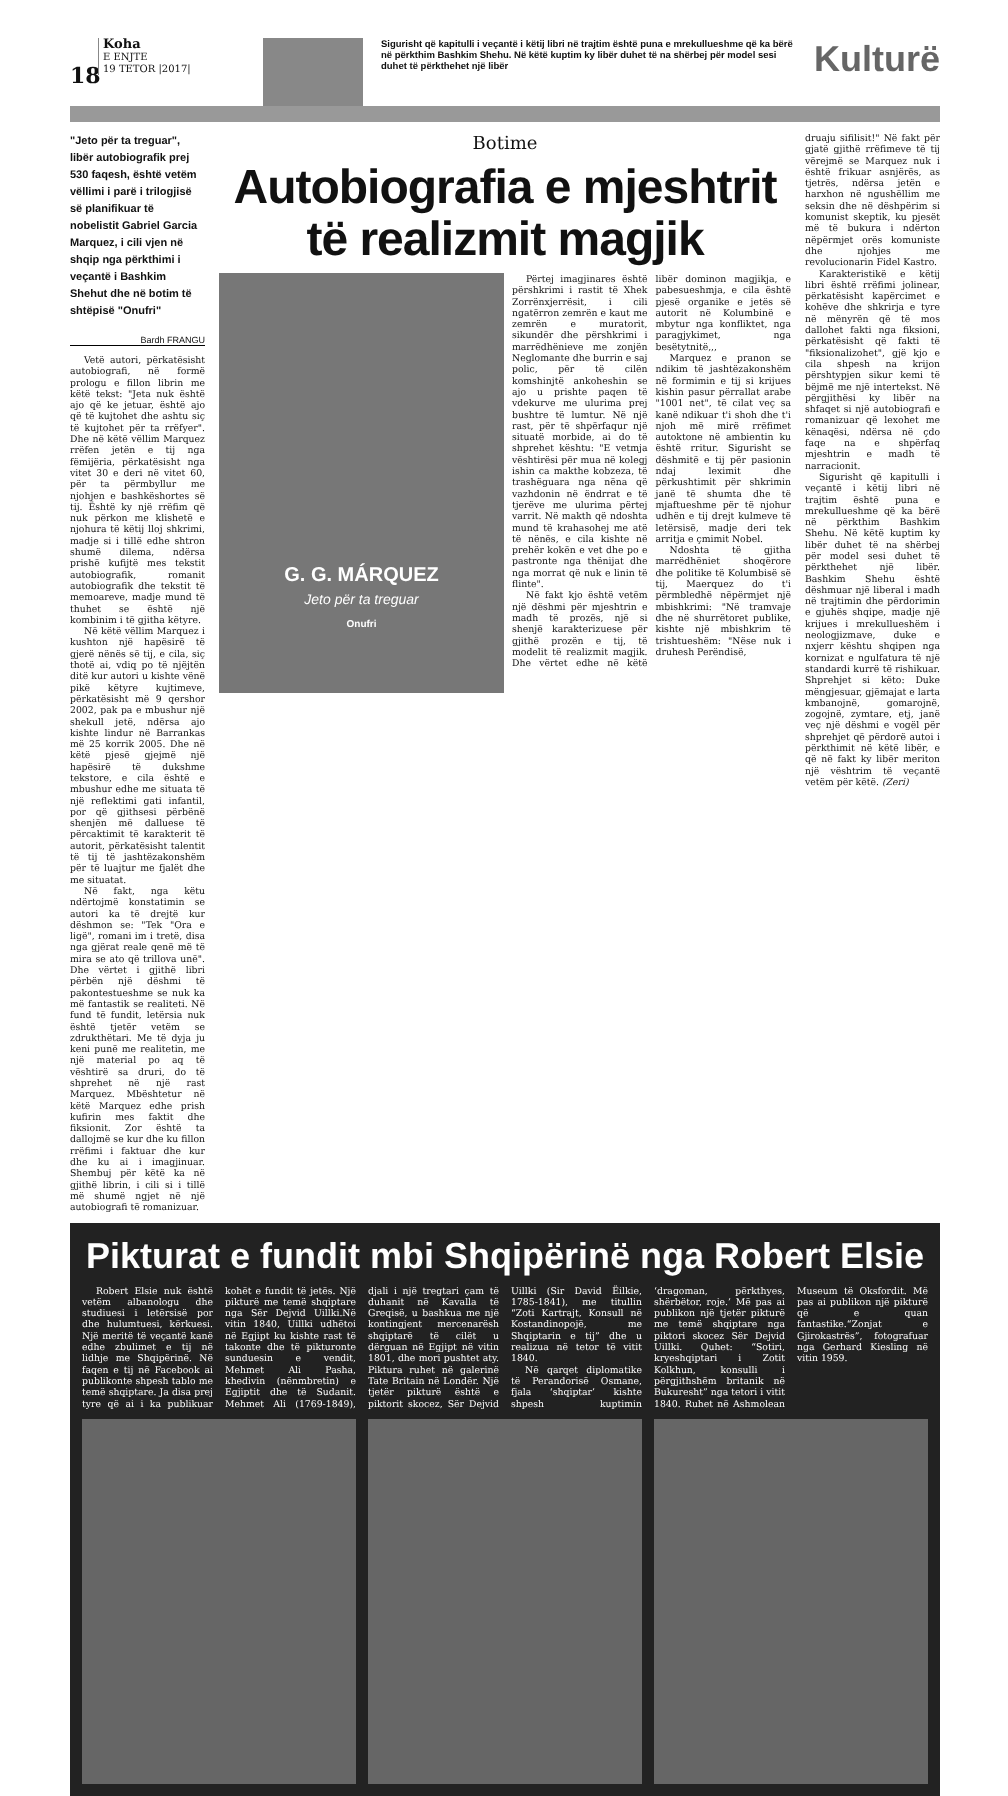18
Koha
E ENJTE
19 TETOR |2017|
Sigurisht që kapitulli i veçantë i këtij libri në trajtim është puna e mrekullueshme që ka bërë në përkthim Bashkim Shehu. Në këtë kuptim ky libër duhet të na shërbej për model sesi duhet të përkthehet një libër
Kulturë
"Jeto për ta treguar", libër autobiografik prej 530 faqesh, është vetëm vëllimi i parë i trilogjisë së planifikuar të nobelistit Gabriel Garcia Marquez, i cili vjen në shqip nga përkthimi i veçantë i Bashkim Shehut dhe në botim të shtëpisë "Onufri"
Bardh FRANGU
Vetë autori, përkatësisht autobiografi, në formë prologu e fillon librin me këtë tekst: "Jeta nuk është ajo që ke jetuar, është ajo që të kujtohet dhe ashtu siç të kujtohet për ta rrëfyer". Dhe në këtë vëllim Marquez rrëfen jetën e tij nga fëmijëria, përkatësisht nga vitet 30 e deri në vitet 60, për ta përmbyllur me njohjen e bashkëshortes së tij. Është ky një rrëfim që nuk përkon me klishetë e njohura të këtij lloj shkrimi, madje si i tillë edhe shtron shumë dilema, ndërsa prishë kufijtë mes tekstit autobiografik, romanit autobiografik dhe tekstit të memoareve, madje mund të thuhet se është një kombinim i të gjitha këtyre.
Në këtë vëllim Marquez i kushton një hapësirë të gjerë nënës së tij, e cila, siç thotë ai, vdiq po të njëjtën ditë kur autori u kishte vënë pikë këtyre kujtimeve, përkatësisht më 9 qershor 2002, pak pa e mbushur një shekull jetë, ndërsa ajo kishte lindur në Barrankas më 25 korrik 2005. Dhe në këtë pjesë gjejmë një hapësirë të dukshme tekstore, e cila është e mbushur edhe me situata të një reflektimi gati infantil, por që gjithsesi përbënë shenjën më dalluese të përcaktimit të karakterit të autorit, përkatësisht talentit të tij të jashtëzakonshëm për të luajtur me fjalët dhe me situatat.
Në fakt, nga këtu ndërtojmë konstatimin se autori ka të drejtë kur dëshmon se: "Tek "Ora e ligë", romani im i tretë, disa nga gjërat reale qenë më të mira se ato që trillova unë". Dhe vërtet i gjithë libri përbën një dëshmi të pakontestueshme se nuk ka më fantastik se realiteti. Në fund të fundit, letërsia nuk është tjetër vetëm se zdrukthëtari. Me të dyja ju keni punë me realitetin, me një material po aq të vështirë sa druri, do të shprehet në një rast Marquez. Mbështetur në këtë Marquez edhe prish kufirin mes faktit dhe fiksionit. Zor është ta dallojmë se kur dhe ku fillon rrëfimi i faktuar dhe kur dhe ku ai i imagjinuar. Shembuj për këtë ka në gjithë librin, i cili si i tillë më shumë ngjet në një autobiografi të romanizuar.
Botime
Autobiografia e mjeshtrit të realizmit magjik
G. G. MÁRQUEZ
Jeto për ta treguar
Onufri
Përtej imagjinares është përshkrimi i rastit të Xhek Zorrënxjerrësit, i cili ngatërron zemrën e kaut me zemrën e muratorit, sikundër dhe përshkrimi i marrëdhënieve me zonjën Neglomante dhe burrin e saj polic, për të cilën komshinjtë ankoheshin se ajo u prishte paqen të vdekurve me ulurima prej bushtre të lumtur. Në një rast, për të shpërfaqur një situatë morbide, ai do të shprehet kështu: "E vetmja vështirësi për mua në kolegj ishin ca makthe kobzeza, të trashëguara nga nëna që vazhdonin në ëndrrat e të tjerëve me ulurima përtej varrit. Në makth që ndoshta mund të krahasohej me atë të nënës, e cila kishte në prehër kokën e vet dhe po e pastronte nga thënijat dhe nga morrat që nuk e linin të flinte".
Në fakt kjo është vetëm një dëshmi për mjeshtrin e madh të prozës, një si shenjë karakterizuese për gjithë prozën e tij, të modelit të realizmit magjik. Dhe vërtet edhe në këtë libër dominon magjikja, e pabesueshmja, e cila është pjesë organike e jetës së autorit në Kolumbinë e mbytur nga konfliktet, nga paragjykimet, nga besëtytnitë,,,
Marquez e pranon se ndikim të jashtëzakonshëm në formimin e tij si krijues kishin pasur përrallat arabe "1001 net", të cilat veç sa kanë ndikuar t'i shoh dhe t'i njoh më mirë rrëfimet autoktone në ambientin ku është rritur. Sigurisht se dëshmitë e tij për pasionin ndaj leximit dhe përkushtimit për shkrimin janë të shumta dhe të mjaftueshme për të njohur udhën e tij drejt kulmeve të letërsisë, madje deri tek arritja e çmimit Nobel.
Ndoshta të gjitha marrëdhëniet shoqërore dhe politike të Kolumbisë së tij, Maerquez do t'i përmbledhë nëpërmjet një mbishkrimi: "Në tramvaje dhe në shurrëtoret publike, kishte një mbishkrim të trishtueshëm: "Nëse nuk i druhesh Perëndisë,
druaju sifilisit!" Në fakt për gjatë gjithë rrëfimeve të tij vërejmë se Marquez nuk i është frikuar asnjërës, as tjetrës, ndërsa jetën e harxhon në ngushëllim me seksin dhe në dëshpërim si komunist skeptik, ku pjesët më të bukura i ndërton nëpërmjet orës komuniste dhe njohjes me revolucionarin Fidel Kastro.
Karakteristikë e këtij libri është rrëfimi jolinear, përkatësisht kapërcimet e kohëve dhe shkrirja e tyre në mënyrën që të mos dallohet fakti nga fiksioni, përkatësisht që fakti të "fiksionalizohet", gjë kjo e cila shpesh na krijon përshtypjen sikur kemi të bëjmë me një intertekst. Në përgjithësi ky libër na shfaqet si një autobiografi e romanizuar që lexohet me kënaqësi, ndërsa në çdo faqe na e shpërfaq mjeshtrin e madh të narracionit.
Sigurisht që kapitulli i veçantë i këtij libri në trajtim është puna e mrekullueshme që ka bërë në përkthim Bashkim Shehu. Në këtë kuptim ky libër duhet të na shërbej për model sesi duhet të përkthehet një libër. Bashkim Shehu është dëshmuar një liberal i madh në trajtimin dhe përdorimin e gjuhës shqipe, madje një krijues i mrekullueshëm i neologjizmave, duke e nxjerr kështu shqipen nga kornizat e ngulfatura të një standardi kurrë të rishikuar. Shprehjet si këto: Duke mëngjesuar, gjëmajat e larta kmbanojnë, gomarojnë, zogojnë, zymtare, etj, janë veç një dëshmi e vogël për shprehjet që përdorë autoi i përkthimit në këtë libër, e që në fakt ky libër meriton një vështrim të veçantë vetëm për këtë. (Zeri)
Pikturat e fundit mbi Shqipërinë nga Robert Elsie
Robert Elsie nuk është vetëm albanologu dhe studiuesi i letërsisë por dhe hulumtuesi, kërkuesi. Një meritë të veçantë kanë edhe zbulimet e tij në lidhje me Shqipërinë. Në faqen e tij në Facebook ai publikonte shpesh tablo me temë shqiptare. Ja disa prej tyre që ai i ka publikuar kohët e fundit të jetës. Një pikturë me temë shqiptare nga Sër Dejvid Uillki.Në vitin 1840, Uillki udhëtoi në Egjipt ku kishte rast të takonte dhe të pikturonte sunduesin e vendit, Mehmet Ali Pasha, khedivin (nënmbretin) e Egjiptit dhe të Sudanit. Mehmet Ali (1769-1849), djali i një tregtari çam të duhanit në Kavalla të Greqisë, u bashkua me një kontingjent mercenarësh shqiptarë të cilët u dërguan në Egjipt në vitin 1801, dhe mori pushtet aty. Piktura ruhet në galerinë Tate Britain në Londër. Një tjetër pikturë është e piktorit skocez, Sër Dejvid Uillki (Sir David Ëilkie, 1785-1841), me titullin “Zoti Kartrajt, Konsull në Kostandinopojë, me Shqiptarin e tij” dhe u realizua në tetor të vitit 1840.
Në qarqet diplomatike të Perandorisë Osmane, fjala ‘shqiptar’ kishte shpesh kuptimin ‘dragoman, përkthyes, shërbëtor, roje.’ Më pas ai publikon një tjetër pikturë me temë shqiptare nga piktori skocez Sër Dejvid Uillki. Quhet: “Sotiri, kryeshqiptari i Zotit Kolkhun, konsulli i përgjithshëm britanik në Bukuresht” nga tetori i vitit 1840. Ruhet në Ashmolean Museum të Oksfordit. Më pas ai publikon një pikturë që e quan fantastike.“Zonjat e Gjirokastrës”, fotografuar nga Gerhard Kiesling në vitin 1959.